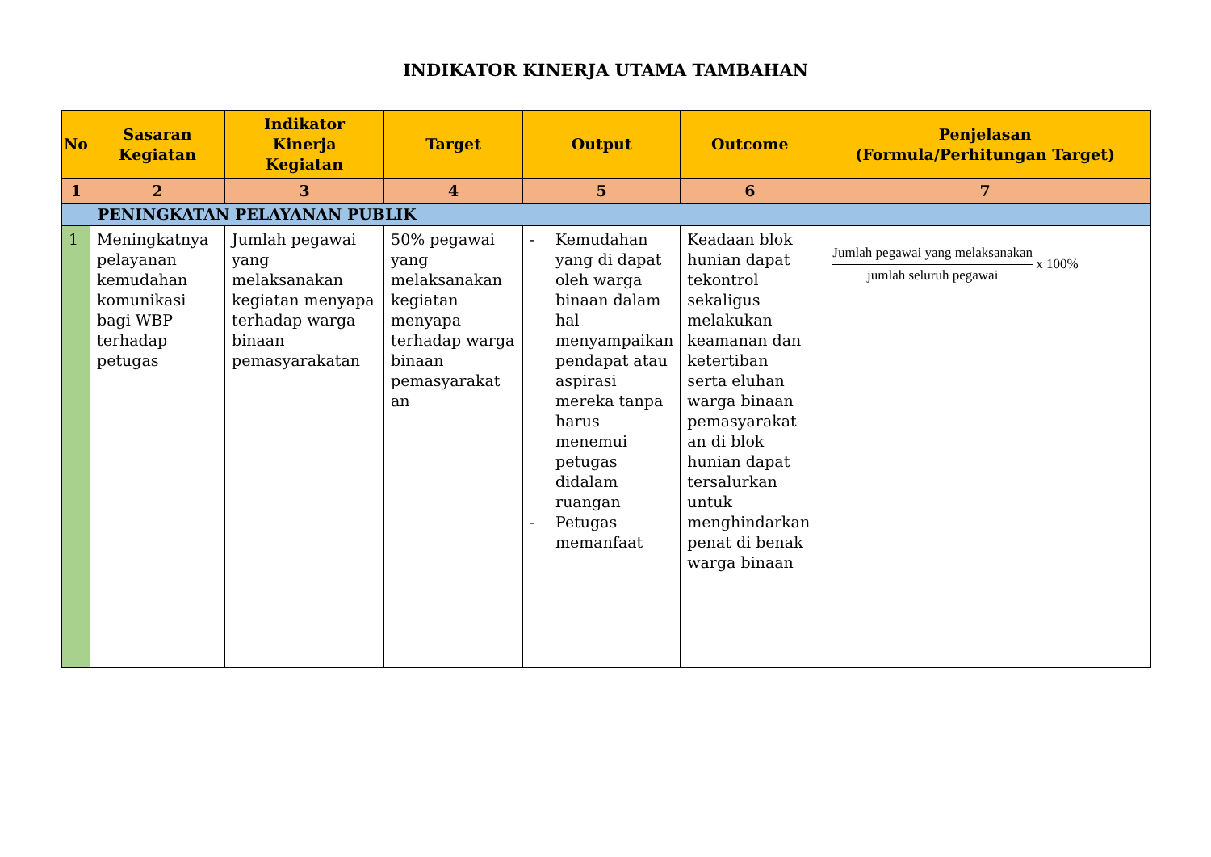INDIKATOR KINERJA UTAMA TAMBAHAN
| No | Sasaran Kegiatan | Indikator Kinerja Kegiatan | Target | Output | Outcome | Penjelasan (Formula/Perhitungan Target) |
| --- | --- | --- | --- | --- | --- | --- |
| 1 | 2 | 3 | 4 | 5 | 6 | 7 |
| PENINGKATAN PELAYANAN PUBLIK | | | | | | |
| 1 | Meningkatnya pelayanan kemudahan komunikasi bagi WBP terhadap petugas | Jumlah pegawai yang melaksanakan kegiatan menyapa terhadap warga binaan pemasyarakatan | 50% pegawai yang melaksanakan kegiatan menyapa terhadap warga binaan pemasyarakat an | - Kemudahan yang di dapat oleh warga binaan dalam hal menyampaikan pendapat atau aspirasi mereka tanpa harus menemui petugas didalam ruangan - Petugas memanfaat | Keadaan blok hunian dapat tekontrol sekaligus melakukan keamanan dan ketertiban serta eluhan warga binaan pemasyarakat an di blok hunian dapat tersalurkan untuk menghindarkan penat di benak warga binaan | Jumlah pegawai yang melaksanakan jumlah seluruh pegawai x 100% |